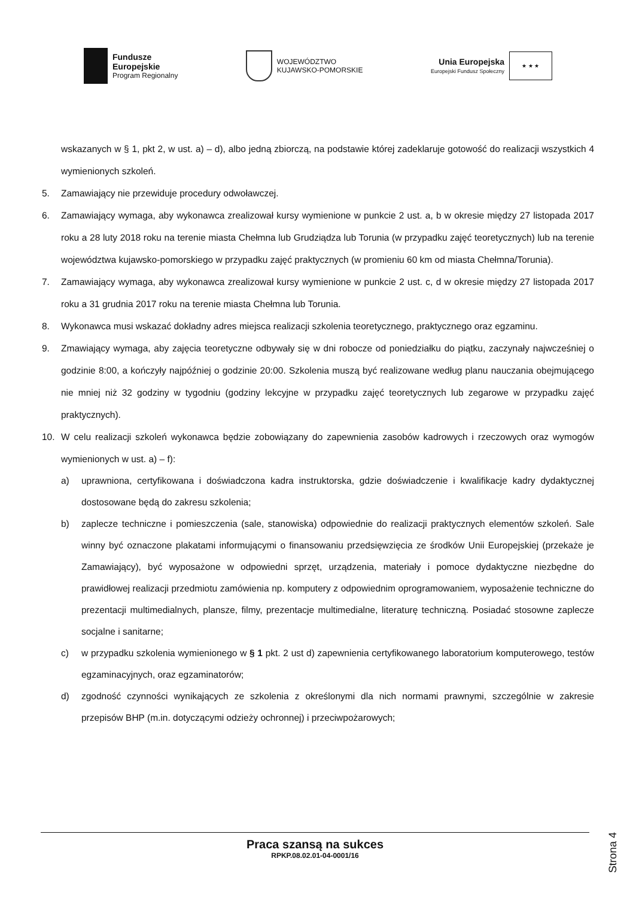Fundusze
Europejskie
Program Regionalny
WOJEWÓDZTWO
KUJAWSKO-POMORSKIE
Unia Europejska
Europejski Fundusz Społeczny
★ ★ ★
wskazanych w § 1, pkt 2, w ust. a) – d), albo jedną zbiorczą, na podstawie której zadeklaruje gotowość do realizacji wszystkich 4 wymienionych szkoleń.
5. Zamawiający nie przewiduje procedury odwoławczej.
6. Zamawiający wymaga, aby wykonawca zrealizował kursy wymienione w punkcie 2 ust. a, b w okresie między 27 listopada 2017 roku a 28 luty 2018 roku na terenie miasta Chełmna lub Grudziądza lub Torunia (w przypadku zajęć teoretycznych) lub na terenie województwa kujawsko-pomorskiego w przypadku zajęć praktycznych (w promieniu 60 km od miasta Chełmna/Torunia).
7. Zamawiający wymaga, aby wykonawca zrealizował kursy wymienione w punkcie 2 ust. c, d w okresie między 27 listopada 2017 roku a 31 grudnia 2017 roku na terenie miasta Chełmna lub Torunia.
8. Wykonawca musi wskazać dokładny adres miejsca realizacji szkolenia teoretycznego, praktycznego oraz egzaminu.
9. Zmawiający wymaga, aby zajęcia teoretyczne odbywały się w dni robocze od poniedziałku do piątku, zaczynały najwcześniej o godzinie 8:00, a kończyły najpóźniej o godzinie 20:00. Szkolenia muszą być realizowane według planu nauczania obejmującego nie mniej niż 32 godziny w tygodniu (godziny lekcyjne w przypadku zajęć teoretycznych lub zegarowe w przypadku zajęć praktycznych).
10. W celu realizacji szkoleń wykonawca będzie zobowiązany do zapewnienia zasobów kadrowych i rzeczowych oraz wymogów wymienionych w ust. a) – f):
a) uprawniona, certyfikowana i doświadczona kadra instruktorska, gdzie doświadczenie i kwalifikacje kadry dydaktycznej dostosowane będą do zakresu szkolenia;
b) zaplecze techniczne i pomieszczenia (sale, stanowiska) odpowiednie do realizacji praktycznych elementów szkoleń. Sale winny być oznaczone plakatami informującymi o finansowaniu przedsięwzięcia ze środków Unii Europejskiej (przekaże je Zamawiający), być wyposażone w odpowiedni sprzęt, urządzenia, materiały i pomoce dydaktyczne niezbędne do prawidłowej realizacji przedmiotu zamówienia np. komputery z odpowiednim oprogramowaniem, wyposażenie techniczne do prezentacji multimedialnych, plansze, filmy, prezentacje multimedialne, literaturę techniczną. Posiadać stosowne zaplecze socjalne i sanitarne;
c) w przypadku szkolenia wymienionego w § 1 pkt. 2 ust d) zapewnienia certyfikowanego laboratorium komputerowego, testów egzaminacyjnych, oraz egzaminatorów;
d) zgodność czynności wynikających ze szkolenia z określonymi dla nich normami prawnymi, szczególnie w zakresie przepisów BHP (m.in. dotyczącymi odzieży ochronnej) i przeciwpożarowych;
Praca szansą na sukces
RPKP.08.02.01-04-0001/16
Strona 4